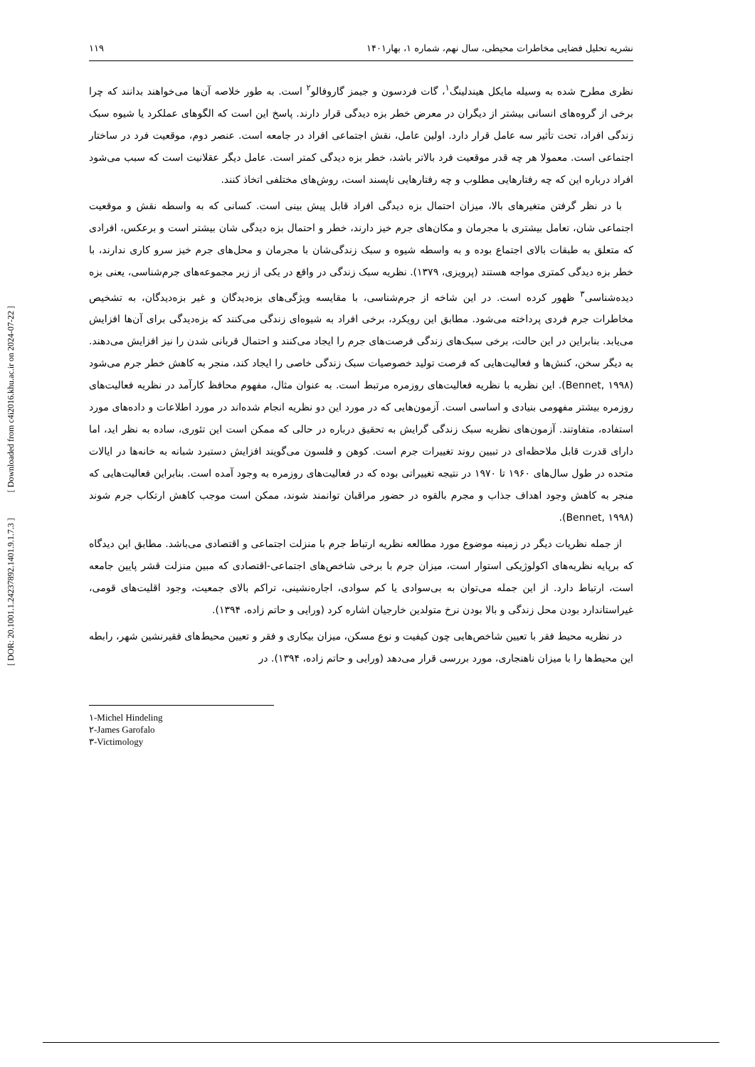[ DOR: 20.1001.1.24237892.1401.9.1.7.3 ] [ Downloaded from c4i2016.khu.ac.ir on 2024-07-22 ]
نشریه تحلیل فضایی مخاطرات محیطی، سال نهم، شماره ۱، بهار۱۴۰۱ ۱۱۹
نظری مطرح شده به وسیله مایکل هیندلینگ<sup>۱</sup>، گات فردسون و جیمز گاروفالو<sup>۲</sup> است. به طور خلاصه آن‌ها می‌خواهند بدانند که چرا برخی از گروه‌های انسانی بیشتر از دیگران در معرض خطر بزه دیدگی قرار دارند. پاسخ این است که الگوهای عملکرد یا شیوه سبک زندگی افراد، تحت تأثیر سه عامل قرار دارد. اولین عامل، نقش اجتماعی افراد در جامعه است. عنصر دوم، موقعیت فرد در ساختار اجتماعی است. معمولا هر چه قدر موقعیت فرد بالاتر باشد، خطر بزه دیدگی کمتر است. عامل دیگر عقلانیت است که سبب می‌شود افراد درباره این که چه رفتارهایی مطلوب و چه رفتارهایی ناپسند است، روش‌های مختلفی اتخاذ کنند.
با در نظر گرفتن متغیرهای بالا، میزان احتمال بزه دیدگی افراد قابل پیش بینی است. کسانی که به واسطه نقش و موقعیت اجتماعی شان، تعامل بیشتری با مجرمان و مکان‌های جرم خیز دارند، خطر و احتمال بزه دیدگی شان بیشتر است و برعکس، افرادی که متعلق به طبقات بالای اجتماع بوده و به واسطه شیوه و سبک زندگی‌شان با مجرمان و محل‌های جرم خیز سرو کاری ندارند، با خطر بزه دیدگی کمتری مواجه هستند (پرویزی، ۱۳۷۹). نظریه سبک زندگی در واقع در یکی از زیر مجموعه‌های جرم‌شناسی، یعنی بزه دیده‌شناسی<sup>۳</sup> ظهور کرده است. در این شاخه از جرم‌شناسی، با مقایسه ویژگی‌های بزه‌دیدگان و غیر بزه‌دیدگان، به تشخیص مخاطرات جرم فردی پرداخته می‌شود. مطابق این رویکرد، برخی افراد به شیوه‌ای زندگی می‌کنند که بزه‌دیدگی برای آن‌ها افزایش می‌یابد. بنابراین در این حالت، برخی سبک‌های زندگی فرصت‌های جرم را ایجاد می‌کنند و احتمال قربانی شدن را نیز افزایش می‌دهند. به دیگر سخن، کنش‌ها و فعالیت‌هایی که فرصت تولید خصوصیات سبک زندگی خاصی را ایجاد کند، منجر به کاهش خطر جرم می‌شود (Bennet, ۱۹۹۸). این نظریه با نظریه فعالیت‌های روزمره مرتبط است. به عنوان مثال، مفهوم محافظ کارآمد در نظریه فعالیت‌های روزمره بیشتر مفهومی بنیادی و اساسی است. آزمون‌هایی که در مورد این دو نظریه انجام شده‌اند در مورد اطلاعات و داده‌های مورد استفاده، متفاوتند. آزمون‌های نظریه سبک زندگی گرایش به تحقیق درباره در حالی که ممکن است این تئوری، ساده به نظر اید، اما دارای قدرت قابل ملاحظه‌ای در تبیین روند تغییرات جرم است. کوهن و فلسون می‌گویند افزایش دستبرد شبانه به خانه‌ها در ایالات متحده در طول سال‌های ۱۹۶۰ تا ۱۹۷۰ در نتیجه تغییراتی بوده که در فعالیت‌های روزمره به وجود آمده است. بنابراین فعالیت‌هایی که منجر به کاهش وجود اهداف جذاب و مجرم بالقوه در حضور مراقبان توانمند شوند، ممکن است موجب کاهش ارتکاب جرم شوند (Bennet, ۱۹۹۸).
از جمله نظریات دیگر در زمینه موضوع مورد مطالعه نظریه ارتباط جرم با منزلت اجتماعی و اقتصادی می‌باشد. مطابق این دیدگاه که برپایه نظریه‌های اکولوژیکی استوار است، میزان جرم با برخی شاخص‌های اجتماعی-اقتصادی که مبین منزلت قشر پایین جامعه است، ارتباط دارد. از این جمله می‌توان به بی‌سوادی یا کم سوادی، اجاره‌نشینی، تراکم بالای جمعیت، وجود اقلیت‌های قومی، غیراستاندارد بودن محل زندگی و بالا بودن نرخ متولدین خارجیان اشاره کرد (ورایی و حاتم زاده، ۱۳۹۴).
در نظریه محیط فقر با تعیین شاخص‌هایی چون کیفیت و نوع مسکن، میزان بیکاری و فقر و تعیین محیط‌های فقیرنشین شهر، رابطه این محیط‌ها را با میزان ناهنجاری، مورد بررسی قرار می‌دهد (ورایی و حاتم زاده، ۱۳۹۴). در
۱-Michel Hindeling
۲-James Garofalo
۳-Victimology